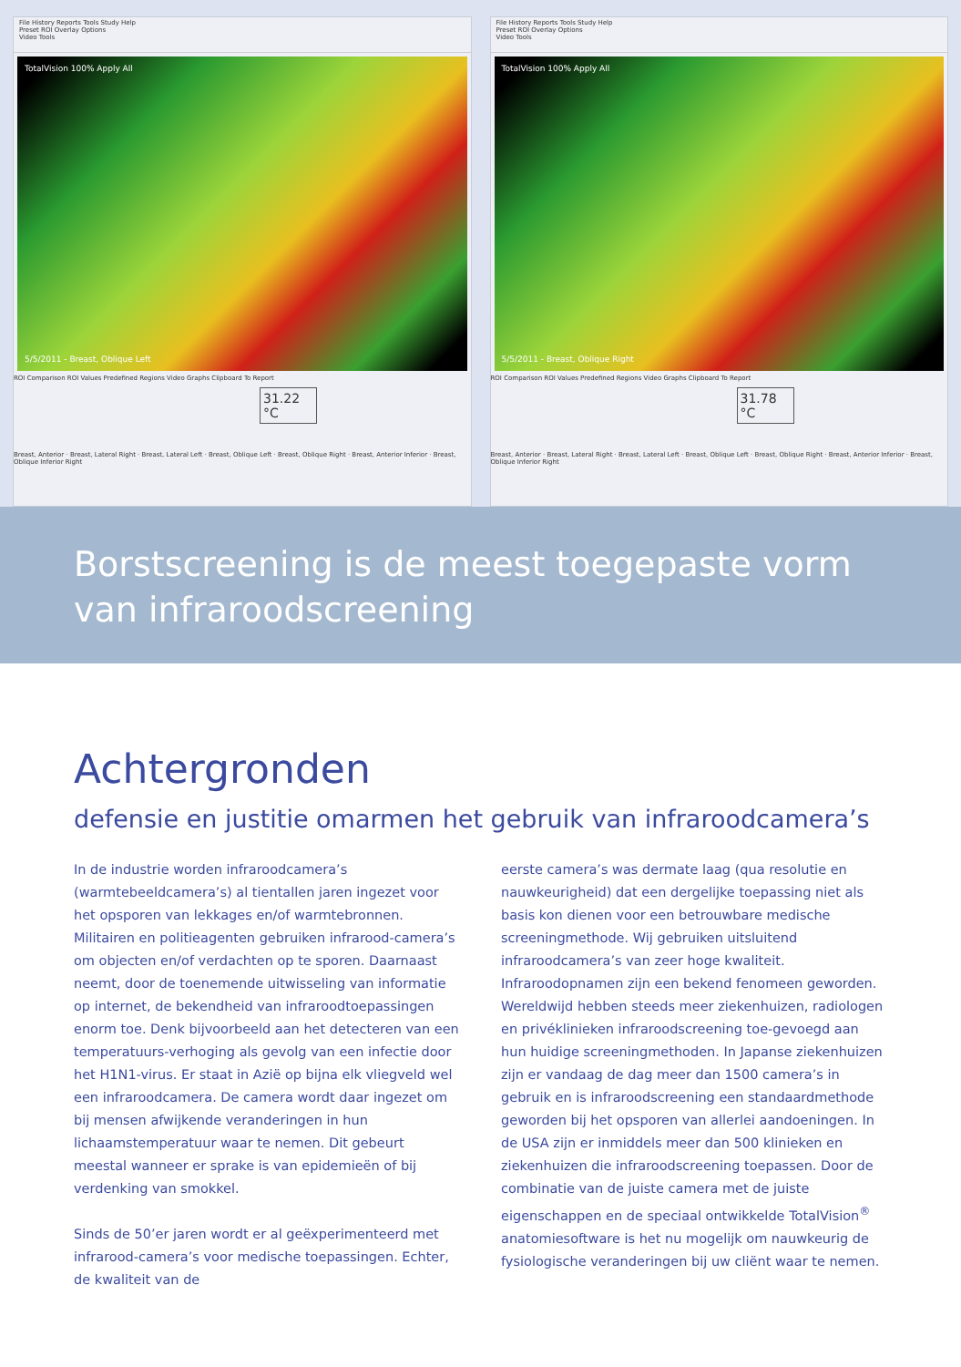File History Reports Tools Study Help
Preset ROI Overlay Options
Video Tools
TotalVision 100% Apply All
5/5/2011 - Breast, Oblique Left
ROI Comparison ROI Values Predefined Regions Video Graphs Clipboard To Report
31.22 °C
Breast, Anterior · Breast, Lateral Right · Breast, Lateral Left · Breast, Oblique Left · Breast, Oblique Right · Breast, Anterior Inferior · Breast, Oblique Inferior Right
File History Reports Tools Study Help
Preset ROI Overlay Options
Video Tools
TotalVision 100% Apply All
5/5/2011 - Breast, Oblique Right
ROI Comparison ROI Values Predefined Regions Video Graphs Clipboard To Report
31.78 °C
Breast, Anterior · Breast, Lateral Right · Breast, Lateral Left · Breast, Oblique Left · Breast, Oblique Right · Breast, Anterior Inferior · Breast, Oblique Inferior Right
Borstscreening is de meest toegepaste vorm
van infraroodscreening
Achtergronden
defensie en justitie omarmen het gebruik van infraroodcamera’s
In de industrie worden infraroodcamera’s (warmtebeeldcamera’s) al tientallen jaren ingezet voor het opsporen van lekkages en/of warmtebronnen. Militairen en politieagenten gebruiken infrarood-camera’s om objecten en/of verdachten op te sporen. Daarnaast neemt, door de toenemende uitwisseling van informatie op internet, de bekendheid van infraroodtoepassingen enorm toe. Denk bijvoorbeeld aan het detecteren van een temperatuurs-verhoging als gevolg van een infectie door het H1N1-virus. Er staat in Azië op bijna elk vliegveld wel een infraroodcamera. De camera wordt daar ingezet om bij mensen afwijkende veranderingen in hun lichaamstemperatuur waar te nemen. Dit gebeurt meestal wanneer er sprake is van epidemieën of bij verdenking van smokkel.
Sinds de 50’er jaren wordt er al geëxperimenteerd met infrarood-camera’s voor medische toepassingen. Echter, de kwaliteit van de
eerste camera’s was dermate laag (qua resolutie en nauwkeurigheid) dat een dergelijke toepassing niet als basis kon dienen voor een betrouwbare medische screeningmethode. Wij gebruiken uitsluitend infraroodcamera’s van zeer hoge kwaliteit. Infraroodopnamen zijn een bekend fenomeen geworden. Wereldwijd hebben steeds meer ziekenhuizen, radiologen en privéklinieken infraroodscreening toe-gevoegd aan hun huidige screeningmethoden. In Japanse ziekenhuizen zijn er vandaag de dag meer dan 1500 camera’s in gebruik en is infraroodscreening een standaardmethode geworden bij het opsporen van allerlei aandoeningen. In de USA zijn er inmiddels meer dan 500 klinieken en ziekenhuizen die infraroodscreening toepassen. Door de combinatie van de juiste camera met de juiste eigenschappen en de speciaal ontwikkelde TotalVision<sup>®</sup> anatomiesoftware is het nu mogelijk om nauwkeurig de fysiologische veranderingen bij uw cliënt waar te nemen.